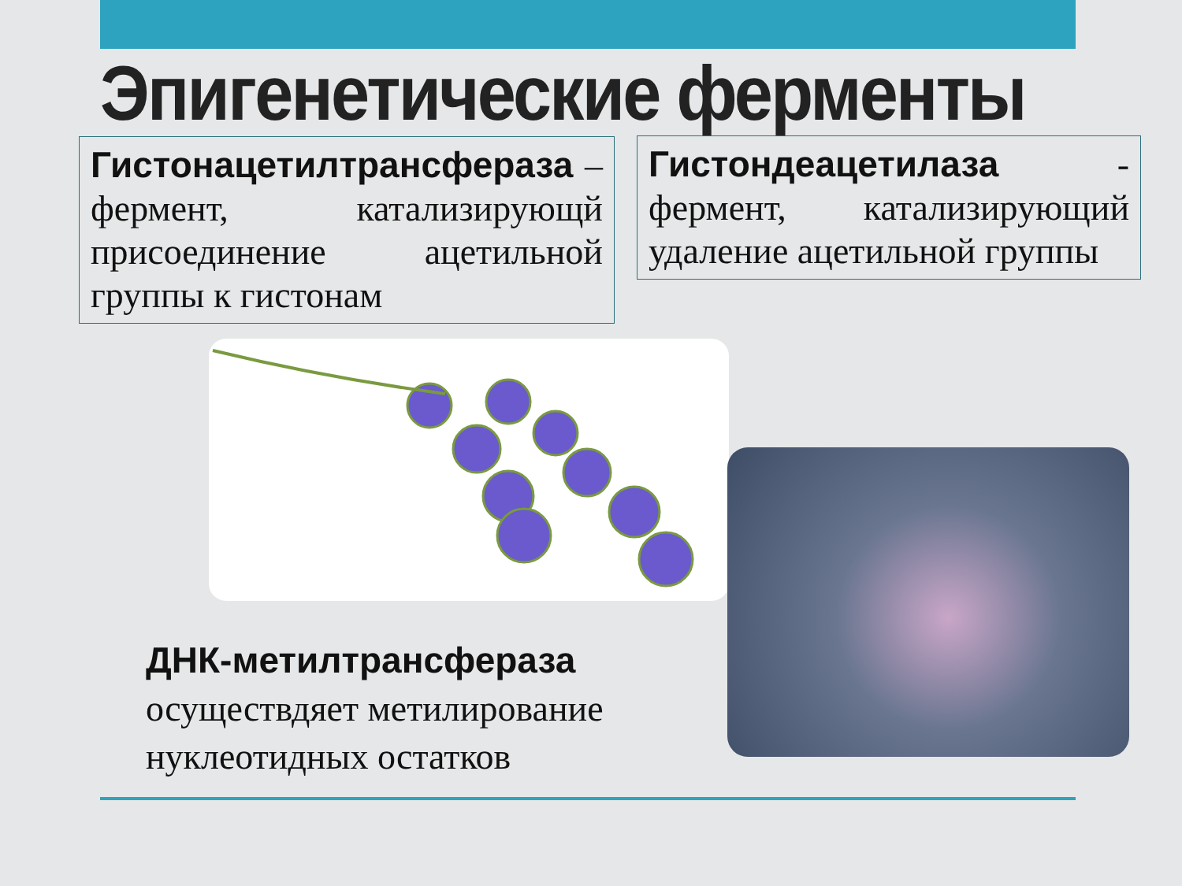Эпигенетические ферменты
Гистонацетилтрансфераза – фермент, катализирующй присоединение ацетильной группы к гистонам
Гистондеацетилаза - фермент, катализирующий удаление ацетильной группы
ДНК-метилтрансфераза
осуществдяет метилирование
нуклеотидных остатков